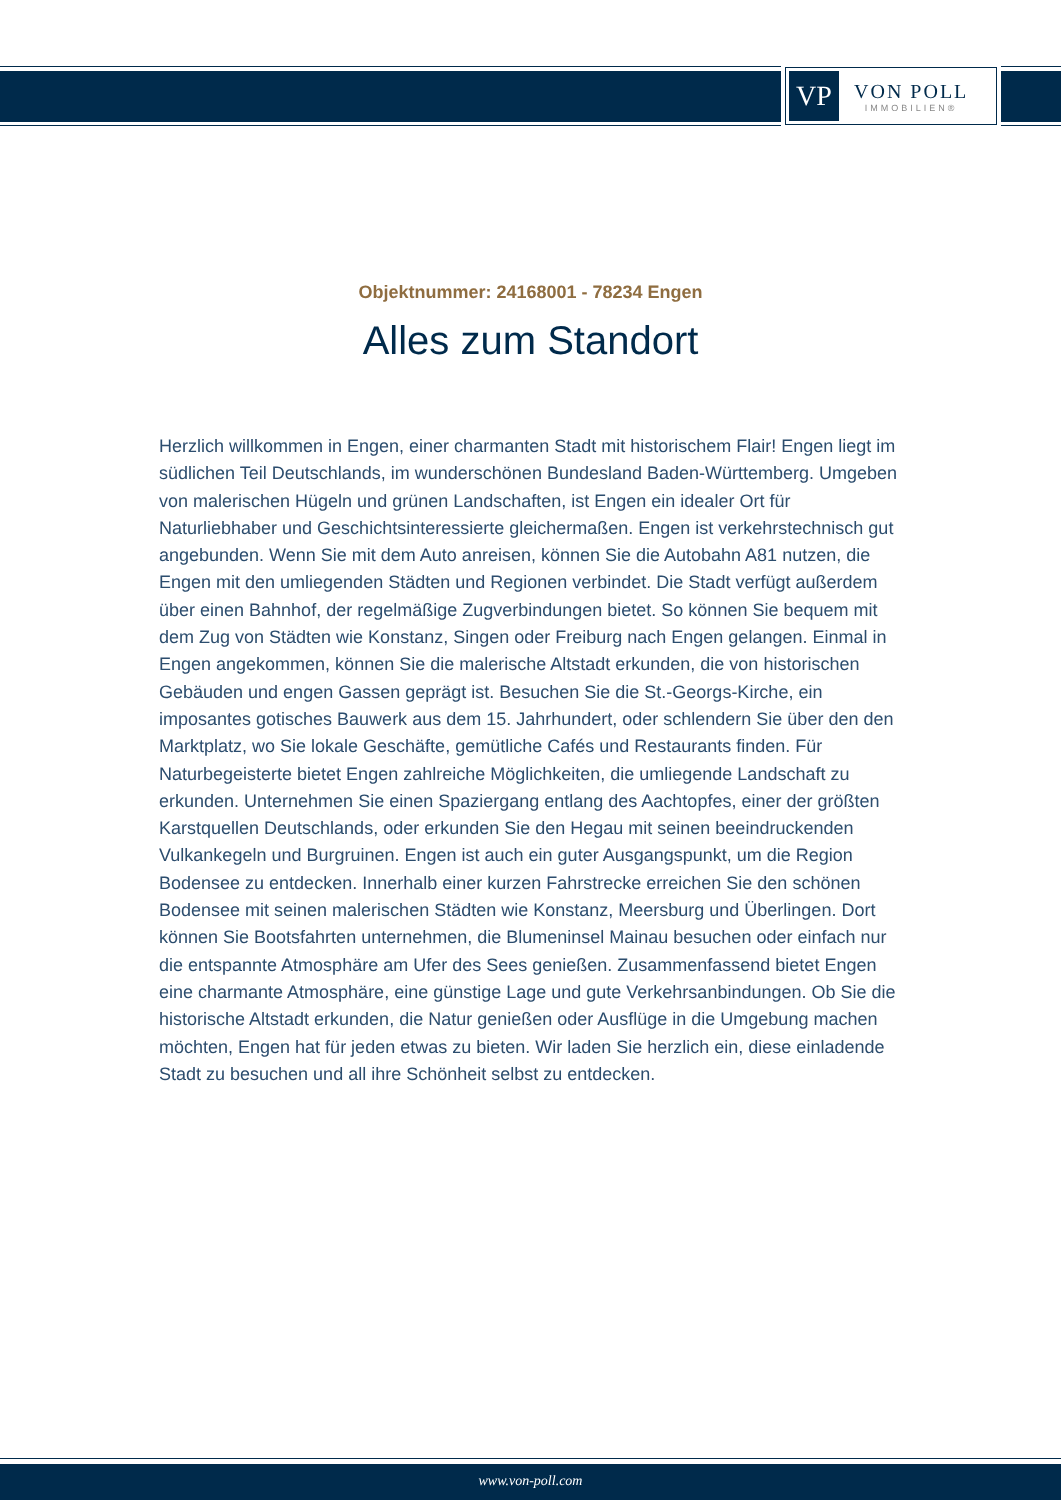VP
VON POLL
IMMOBILIEN®
Objektnummer: 24168001 - 78234 Engen
Alles zum Standort
Herzlich willkommen in Engen, einer charmanten Stadt mit historischem Flair! Engen liegt im südlichen Teil Deutschlands, im wunderschönen Bundesland Baden-Württemberg. Umgeben von malerischen Hügeln und grünen Landschaften, ist Engen ein idealer Ort für Naturliebhaber und Geschichtsinteressierte gleichermaßen. Engen ist verkehrstechnisch gut angebunden. Wenn Sie mit dem Auto anreisen, können Sie die Autobahn A81 nutzen, die Engen mit den umliegenden Städten und Regionen verbindet. Die Stadt verfügt außerdem über einen Bahnhof, der regelmäßige Zugverbindungen bietet. So können Sie bequem mit dem Zug von Städten wie Konstanz, Singen oder Freiburg nach Engen gelangen. Einmal in Engen angekommen, können Sie die malerische Altstadt erkunden, die von historischen Gebäuden und engen Gassen geprägt ist. Besuchen Sie die St.-Georgs-Kirche, ein imposantes gotisches Bauwerk aus dem 15. Jahrhundert, oder schlendern Sie über den den Marktplatz, wo Sie lokale Geschäfte, gemütliche Cafés und Restaurants finden. Für Naturbegeisterte bietet Engen zahlreiche Möglichkeiten, die umliegende Landschaft zu erkunden. Unternehmen Sie einen Spaziergang entlang des Aachtopfes, einer der größten Karstquellen Deutschlands, oder erkunden Sie den Hegau mit seinen beeindruckenden Vulkankegeln und Burgruinen. Engen ist auch ein guter Ausgangspunkt, um die Region Bodensee zu entdecken. Innerhalb einer kurzen Fahrstrecke erreichen Sie den schönen Bodensee mit seinen malerischen Städten wie Konstanz, Meersburg und Überlingen. Dort können Sie Bootsfahrten unternehmen, die Blumeninsel Mainau besuchen oder einfach nur die entspannte Atmosphäre am Ufer des Sees genießen. Zusammenfassend bietet Engen eine charmante Atmosphäre, eine günstige Lage und gute Verkehrsanbindungen. Ob Sie die historische Altstadt erkunden, die Natur genießen oder Ausflüge in die Umgebung machen möchten, Engen hat für jeden etwas zu bieten. Wir laden Sie herzlich ein, diese einladende Stadt zu besuchen und all ihre Schönheit selbst zu entdecken.
www.von-poll.com